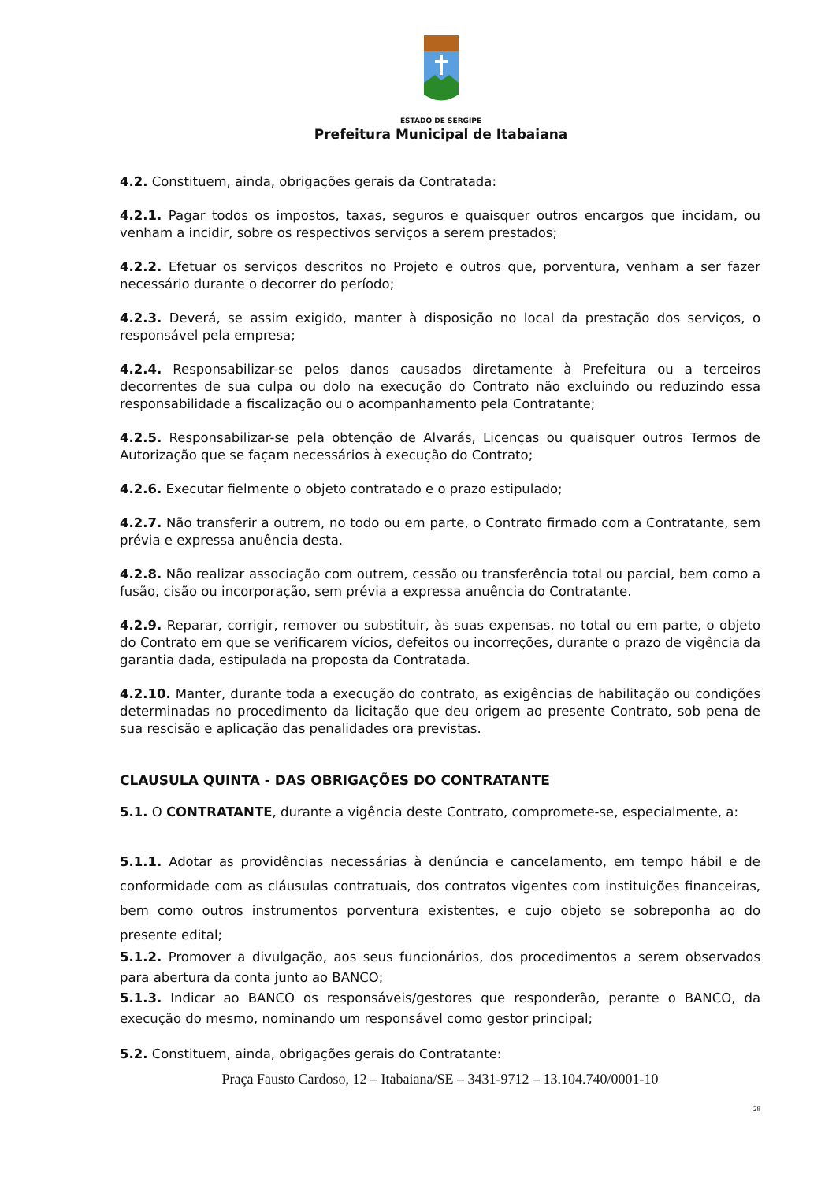ESTADO DE SERGIPE
Prefeitura Municipal de Itabaiana
4.2. Constituem, ainda, obrigações gerais da Contratada:
4.2.1. Pagar todos os impostos, taxas, seguros e quaisquer outros encargos que incidam, ou venham a incidir, sobre os respectivos serviços a serem prestados;
4.2.2. Efetuar os serviços descritos no Projeto e outros que, porventura, venham a ser fazer necessário durante o decorrer do período;
4.2.3. Deverá, se assim exigido, manter à disposição no local da prestação dos serviços, o responsável pela empresa;
4.2.4. Responsabilizar-se pelos danos causados diretamente à Prefeitura ou a terceiros decorrentes de sua culpa ou dolo na execução do Contrato não excluindo ou reduzindo essa responsabilidade a fiscalização ou o acompanhamento pela Contratante;
4.2.5. Responsabilizar-se pela obtenção de Alvarás, Licenças ou quaisquer outros Termos de Autorização que se façam necessários à execução do Contrato;
4.2.6. Executar fielmente o objeto contratado e o prazo estipulado;
4.2.7. Não transferir a outrem, no todo ou em parte, o Contrato firmado com a Contratante, sem prévia e expressa anuência desta.
4.2.8. Não realizar associação com outrem, cessão ou transferência total ou parcial, bem como a fusão, cisão ou incorporação, sem prévia a expressa anuência do Contratante.
4.2.9. Reparar, corrigir, remover ou substituir, às suas expensas, no total ou em parte, o objeto do Contrato em que se verificarem vícios, defeitos ou incorreções, durante o prazo de vigência da garantia dada, estipulada na proposta da Contratada.
4.2.10. Manter, durante toda a execução do contrato, as exigências de habilitação ou condições determinadas no procedimento da licitação que deu origem ao presente Contrato, sob pena de sua rescisão e aplicação das penalidades ora previstas.
CLAUSULA QUINTA - DAS OBRIGAÇÕES DO CONTRATANTE
5.1. O CONTRATANTE, durante a vigência deste Contrato, compromete-se, especialmente, a:
5.1.1. Adotar as providências necessárias à denúncia e cancelamento, em tempo hábil e de conformidade com as cláusulas contratuais, dos contratos vigentes com instituições financeiras, bem como outros instrumentos porventura existentes, e cujo objeto se sobreponha ao do presente edital;
5.1.2. Promover a divulgação, aos seus funcionários, dos procedimentos a serem observados para abertura da conta junto ao BANCO;
5.1.3. Indicar ao BANCO os responsáveis/gestores que responderão, perante o BANCO, da execução do mesmo, nominando um responsável como gestor principal;
5.2. Constituem, ainda, obrigações gerais do Contratante:
Praça Fausto Cardoso, 12 – Itabaiana/SE – 3431-9712 – 13.104.740/0001-10
28